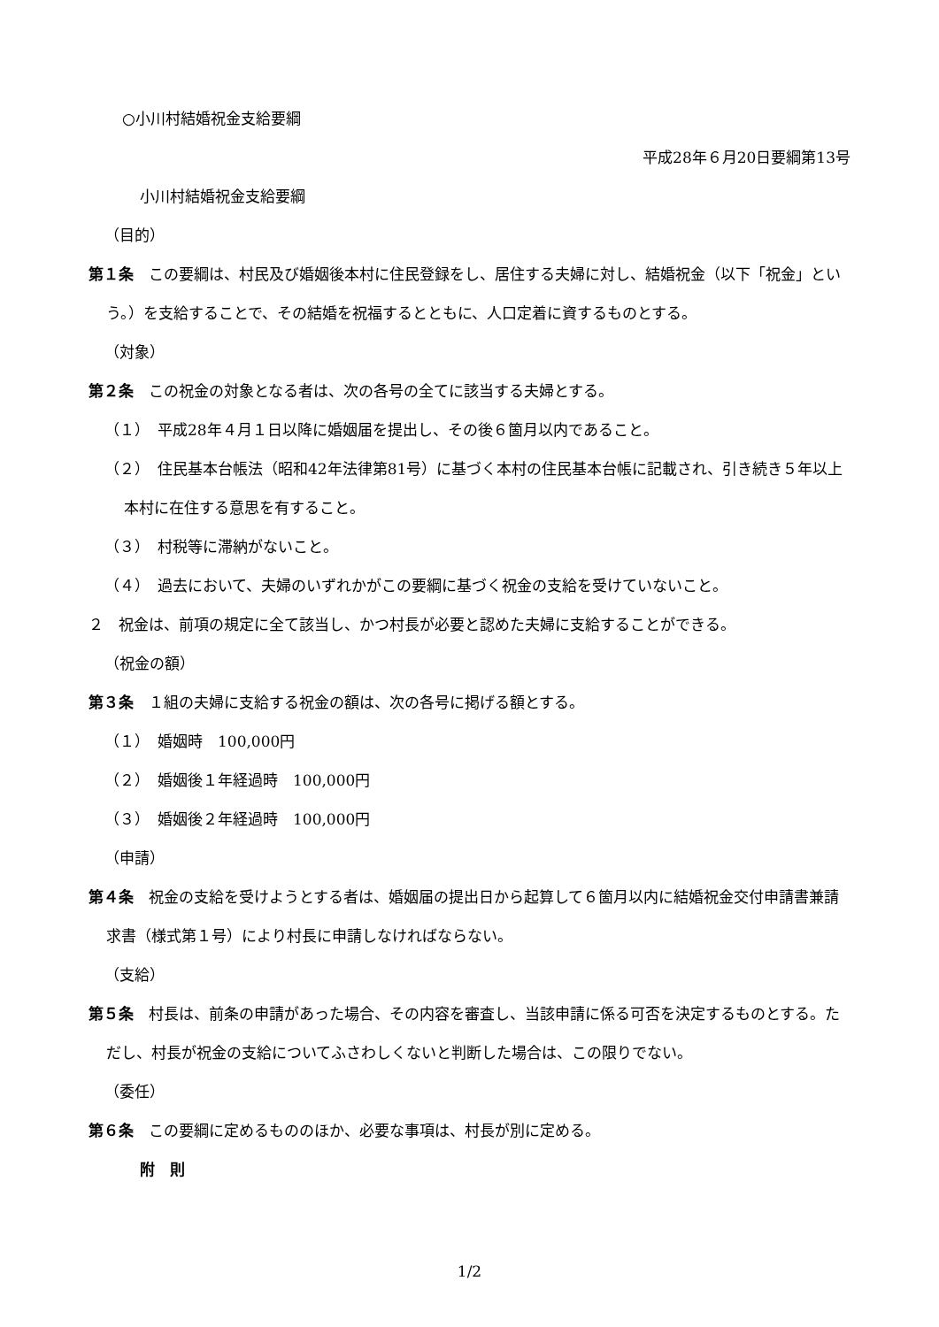○小川村結婚祝金支給要綱
平成28年６月20日要綱第13号
小川村結婚祝金支給要綱
（目的）
第１条　この要綱は、村民及び婚姻後本村に住民登録をし、居住する夫婦に対し、結婚祝金（以下「祝金」という。）を支給することで、その結婚を祝福するとともに、人口定着に資するものとする。
（対象）
第２条　この祝金の対象となる者は、次の各号の全てに該当する夫婦とする。
（１）　平成28年４月１日以降に婚姻届を提出し、その後６箇月以内であること。
（２）　住民基本台帳法（昭和42年法律第81号）に基づく本村の住民基本台帳に記載され、引き続き５年以上本村に在住する意思を有すること。
（３）　村税等に滞納がないこと。
（４）　過去において、夫婦のいずれかがこの要綱に基づく祝金の支給を受けていないこと。
２　祝金は、前項の規定に全て該当し、かつ村長が必要と認めた夫婦に支給することができる。
（祝金の額）
第３条　１組の夫婦に支給する祝金の額は、次の各号に掲げる額とする。
（１）　婚姻時　100,000円
（２）　婚姻後１年経過時　100,000円
（３）　婚姻後２年経過時　100,000円
（申請）
第４条　祝金の支給を受けようとする者は、婚姻届の提出日から起算して６箇月以内に結婚祝金交付申請書兼請求書（様式第１号）により村長に申請しなければならない。
（支給）
第５条　村長は、前条の申請があった場合、その内容を審査し、当該申請に係る可否を決定するものとする。ただし、村長が祝金の支給についてふさわしくないと判断した場合は、この限りでない。
（委任）
第６条　この要綱に定めるもののほか、必要な事項は、村長が別に定める。
附　則
1/2